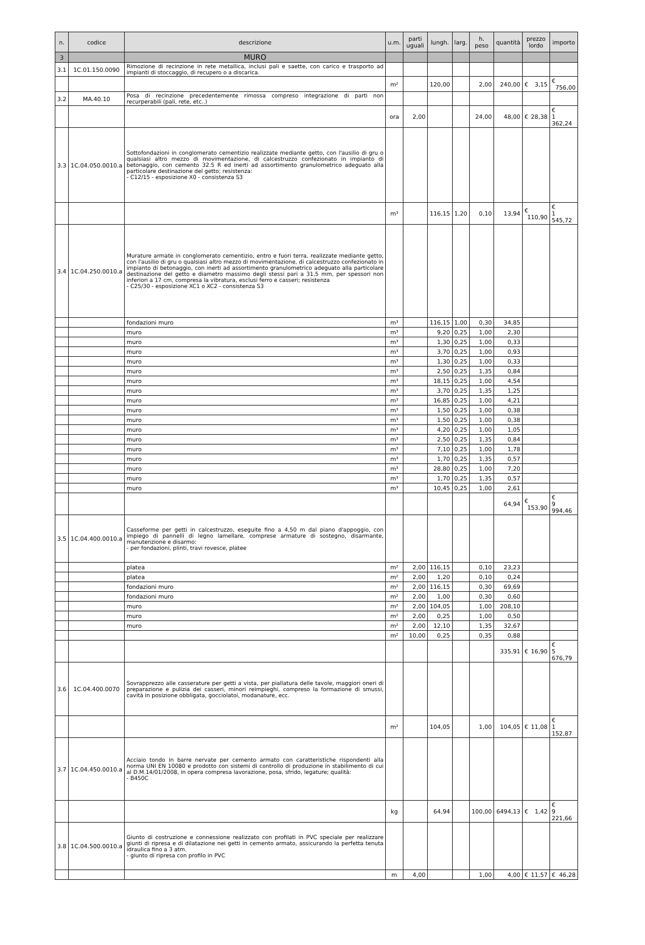| n. | codice | descrizione | u.m. | parti uguali | lungh. | larg. | h. peso | quantità | prezzo lordo | importo |
| --- | --- | --- | --- | --- | --- | --- | --- | --- | --- | --- |
| 3 | | MURO | | | | | | | | |
| 3.1 | 1C.01.150.0090 | Rimozione di recinzione in rete metallica, inclusi pali e saette, con carico e trasporto ad impianti di stoccaggio, di recupero o a discarica. | | | | | | | | |
| | | | m² | | 120,00 | | 2,00 | 240,00 | € 3,15 | € 756,00 |
| 3.2 | MA.40.10 | Posa di recinzione precedentemente rimossa compreso integrazione di parti non recurperabili (pali, rete, etc..) | | | | | | | | |
| | | | ora | 2,00 | | | 24,00 | 48,00 | € 28,38 | € 1 362,24 |
| 3.3 | 1C.04.050.0010.a | Sottofondazioni in conglomerato cementizio realizzate mediante getto, con l'ausilio di gru o qualsiasi altro mezzo di movimentazione, di calcestruzzo confezionato in impianto di betonaggio, con cemento 32.5 R ed inerti ad assortimento granulometrico adeguato alla particolare destinazione del getto; resistenza: - C12/15 - esposizione X0 - consistenza S3 | | | | | | | | |
| | | | m³ | | 116,15 | 1,20 | 0,10 | 13,94 | € 110,90 | € 1 545,72 |
| 3.4 | 1C.04.250.0010.a | Murature armate in conglomerato cementizio, entro e fuori terra, realizzate mediante getto, con l'ausilio di gru o qualsiasi altro mezzo di movimentazione, di calcestruzzo confezionato in impianto di betonaggio, con inerti ad assortimento granulometrico adeguato alla particolare destinazione del getto e diametro massimo degli stessi pari a 31,5 mm, per spessori non inferiori a 17 cm, compresa la vibratura, esclusi ferro e casseri; resistenza - C25/30 - esposizione XC1 o XC2 - consistenza S3 | | | | | | | | |
| | | fondazioni muro | m³ | | 116,15 | 1,00 | 0,30 | 34,85 | | |
| | | muro | m³ | | 9,20 | 0,25 | 1,00 | 2,30 | | |
| | | muro | m³ | | 1,30 | 0,25 | 1,00 | 0,33 | | |
| | | muro | m³ | | 3,70 | 0,25 | 1,00 | 0,93 | | |
| | | muro | m³ | | 1,30 | 0,25 | 1,00 | 0,33 | | |
| | | muro | m³ | | 2,50 | 0,25 | 1,35 | 0,84 | | |
| | | muro | m³ | | 18,15 | 0,25 | 1,00 | 4,54 | | |
| | | muro | m³ | | 3,70 | 0,25 | 1,35 | 1,25 | | |
| | | muro | m³ | | 16,85 | 0,25 | 1,00 | 4,21 | | |
| | | muro | m³ | | 1,50 | 0,25 | 1,00 | 0,38 | | |
| | | muro | m³ | | 1,50 | 0,25 | 1,00 | 0,38 | | |
| | | muro | m³ | | 4,20 | 0,25 | 1,00 | 1,05 | | |
| | | muro | m³ | | 2,50 | 0,25 | 1,35 | 0,84 | | |
| | | muro | m³ | | 7,10 | 0,25 | 1,00 | 1,78 | | |
| | | muro | m³ | | 1,70 | 0,25 | 1,35 | 0,57 | | |
| | | muro | m³ | | 28,80 | 0,25 | 1,00 | 7,20 | | |
| | | muro | m³ | | 1,70 | 0,25 | 1,35 | 0,57 | | |
| | | muro | m³ | | 10,45 | 0,25 | 1,00 | 2,61 | | |
| | | | | | | | | 64,94 | € 153,90 | € 9 994,46 |
| 3.5 | 1C.04.400.0010.a | Casseforme per getti in calcestruzzo, eseguite fino a 4,50 m dal piano d'appoggio, con impiego di pannelli di legno lamellare, comprese armature di sostegno, disarmante, manutenzione e disarmo: - per fondazioni, plinti, travi rovesce, platee | | | | | | | | |
| | | platea | m² | 2,00 | 116,15 | | 0,10 | 23,23 | | |
| | | platea | m² | 2,00 | 1,20 | | 0,10 | 0,24 | | |
| | | fondazioni muro | m² | 2,00 | 116,15 | | 0,30 | 69,69 | | |
| | | fondazioni muro | m² | 2,00 | 1,00 | | 0,30 | 0,60 | | |
| | | muro | m² | 2,00 | 104,05 | | 1,00 | 208,10 | | |
| | | muro | m² | 2,00 | 0,25 | | 1,00 | 0,50 | | |
| | | muro | m² | 2,00 | 12,10 | | 1,35 | 32,67 | | |
| | | | m² | 10,00 | 0,25 | | 0,35 | 0,88 | | |
| | | | | | | | | 335,91 | € 16,90 | € 5 676,79 |
| 3.6 | 1C.04.400.0070 | Sovrapprezzo alle casserature per getti a vista, per piallatura delle tavole, maggiori oneri di preparazione e pulizia dei casseri, minori reimpieghi, compreso la formazione di smussi, cavità in posizione obbligata, gocciolatoi, modanature, ecc. | | | | | | | | |
| | | | m² | | 104,05 | | 1,00 | 104,05 | € 11,08 | € 1 152,87 |
| 3.7 | 1C.04.450.0010.a | Acciaio tondo in barre nervate per cemento armato con caratteristiche rispondenti alla norma UNI EN 10080 e prodotto con sistemi di controllo di produzione in stabilimento di cui al D.M.14/01/2008, in opera compresa lavorazione, posa, sfrido, legature; qualità: - B450C | | | | | | | | |
| | | | kg | | 64,94 | | 100,00 | 6494,13 | € 1,42 | € 9 221,66 |
| 3.8 | 1C.04.500.0010.a | Giunto di costruzione e connessione realizzato con profilati in PVC speciale per realizzare giunti di ripresa e di dilatazione nei getti in cemento armato, assicurando la perfetta tenuta idraulica fino a 3 atm. - giunto di ripresa con profilo in PVC | | | | | | | | |
| | | | m | 4,00 | | | 1,00 | 4,00 | € 11,57 | € 46,28 |